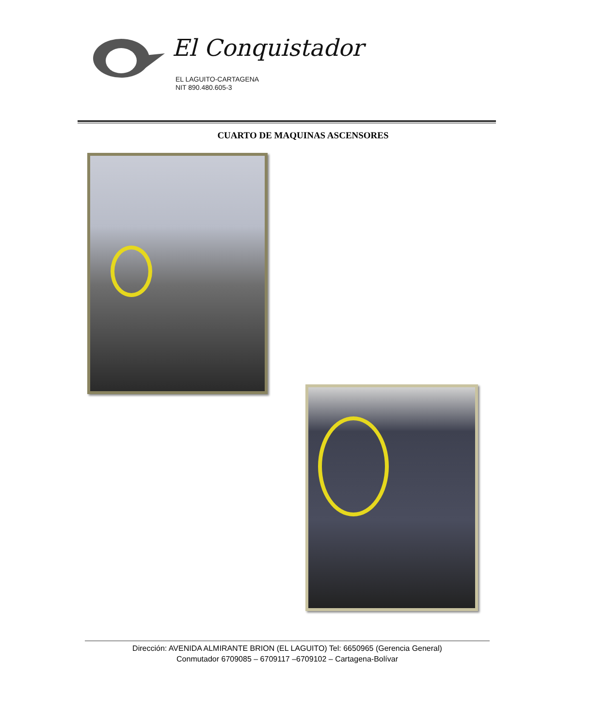El Conquistador
EL LAGUITO-CARTAGENA
NIT 890.480.605-3
CUARTO DE MAQUINAS ASCENSORES
Dirección: AVENIDA ALMIRANTE BRION (EL LAGUITO) Tel: 6650965 (Gerencia General)
Conmutador 6709085 – 6709117 –6709102 – Cartagena-Bolívar